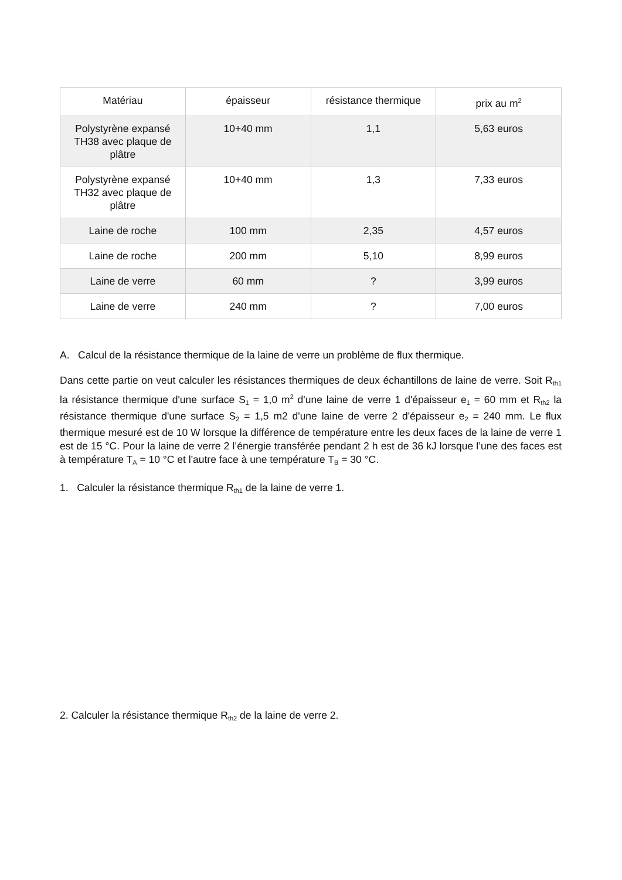| Matériau | épaisseur | résistance thermique | prix au m<sup>2</sup> |
| --- | --- | --- | --- |
| Polystyrène expansé TH38 avec plaque de plâtre | 10+40 mm | 1,1 | 5,63 euros |
| Polystyrène expansé TH32 avec plaque de plâtre | 10+40 mm | 1,3 | 7,33 euros |
| Laine de roche | 100 mm | 2,35 | 4,57 euros |
| Laine de roche | 200 mm | 5,10 | 8,99 euros |
| Laine de verre | 60 mm | ? | 3,99 euros |
| Laine de verre | 240 mm | ? | 7,00 euros |
A. Calcul de la résistance thermique de la laine de verre un problème de flux thermique.
Dans cette partie on veut calculer les résistances thermiques de deux échantillons de laine de verre. Soit R<sub>th1</sub> la résistance thermique d'une surface S<sub>1</sub> = 1,0 m<sup>2</sup> d'une laine de verre 1 d'épaisseur e<sub>1</sub> = 60 mm et R<sub>th2</sub> la résistance thermique d'une surface S<sub>2</sub> = 1,5 m2 d'une laine de verre 2 d'épaisseur e<sub>2</sub> = 240 mm. Le flux thermique mesuré est de 10 W lorsque la différence de température entre les deux faces de la laine de verre 1 est de 15 °C. Pour la laine de verre 2 l’énergie transférée pendant 2 h est de 36 kJ lorsque l’une des faces est à température T<sub>A</sub> = 10 °C et l'autre face à une température T<sub>B</sub> = 30 °C.
1. Calculer la résistance thermique R<sub>th1</sub> de la laine de verre 1.
2. Calculer la résistance thermique R<sub>th2</sub> de la laine de verre 2.